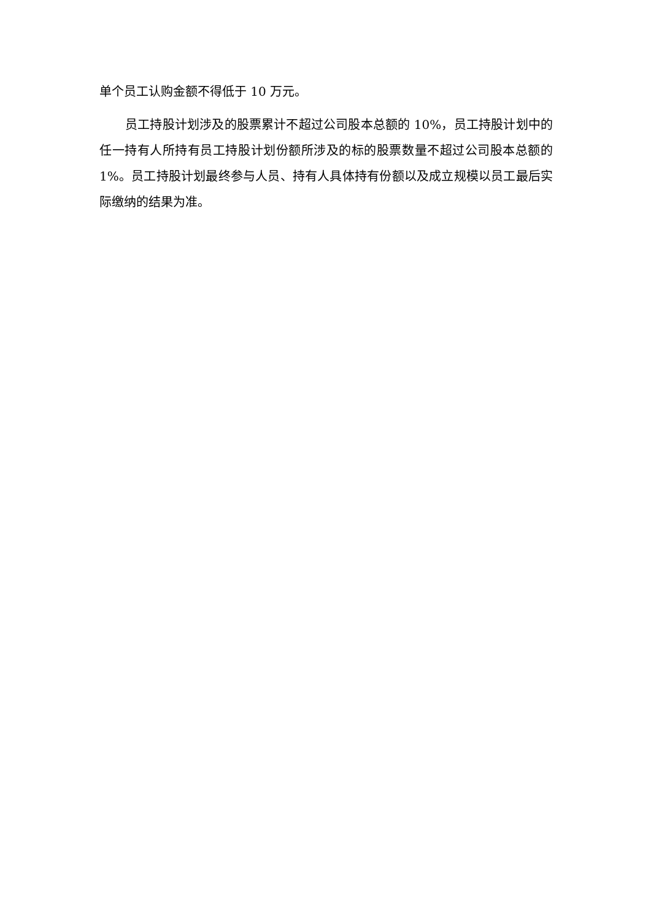单个员工认购金额不得低于 10 万元。
员工持股计划涉及的股票累计不超过公司股本总额的 10%，员工持股计划中的任一持有人所持有员工持股计划份额所涉及的标的股票数量不超过公司股本总额的 1%。员工持股计划最终参与人员、持有人具体持有份额以及成立规模以员工最后实际缴纳的结果为准。